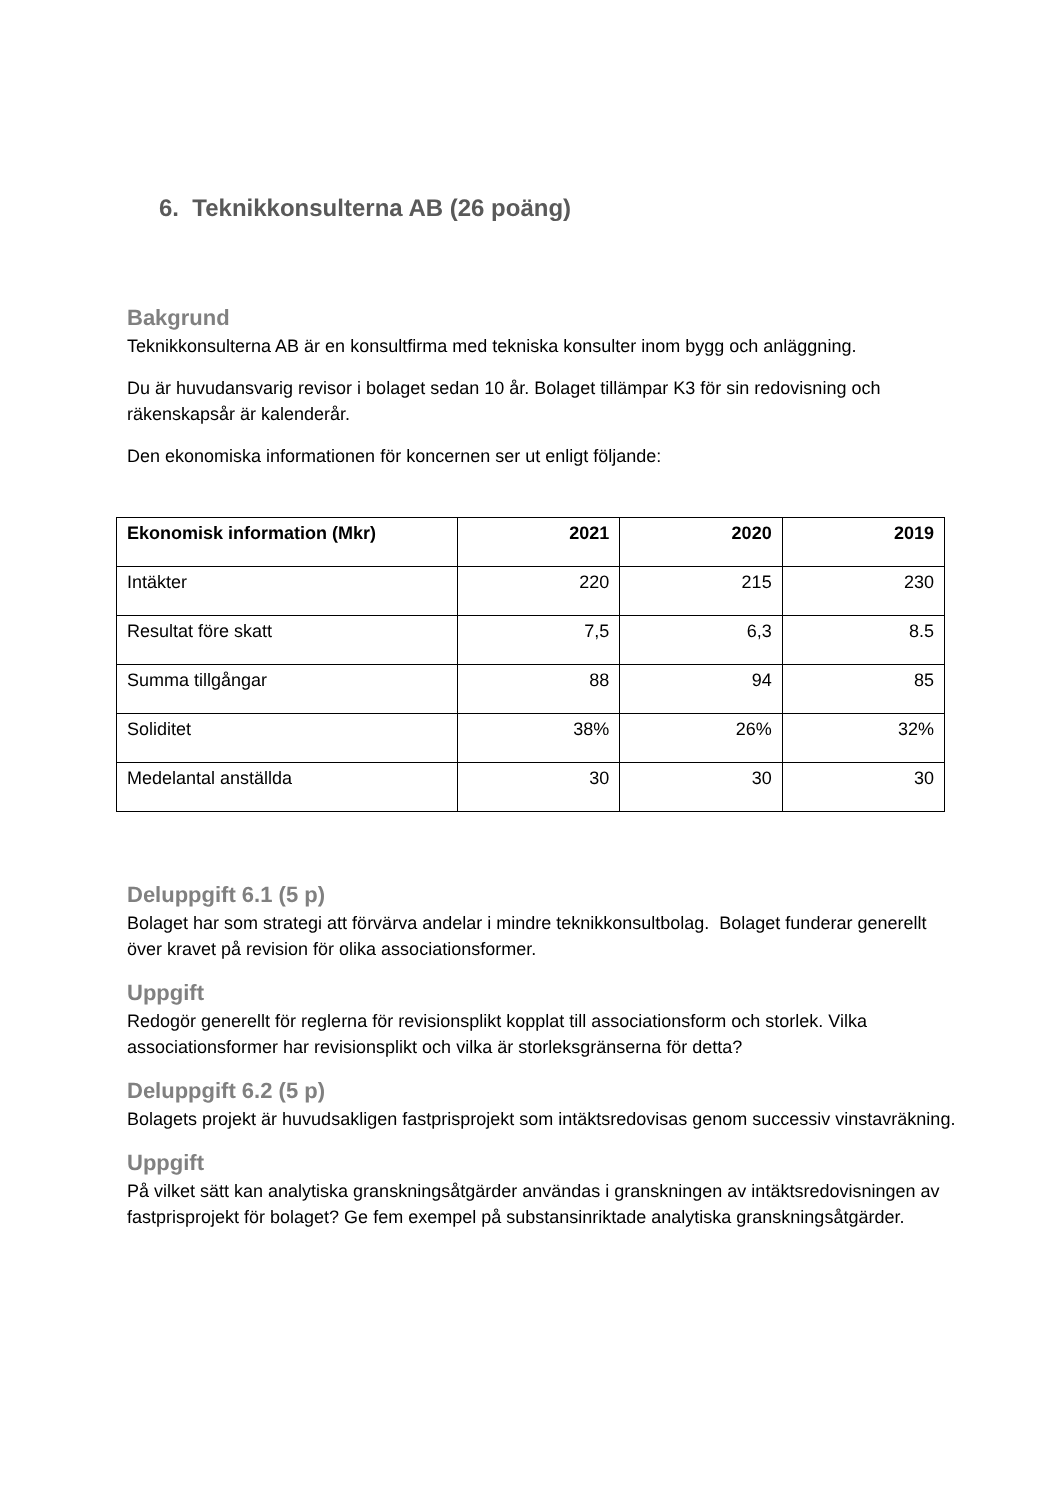6. Teknikkonsulterna AB (26 poäng)
Bakgrund
Teknikkonsulterna AB är en konsultfirma med tekniska konsulter inom bygg och anläggning.
Du är huvudansvarig revisor i bolaget sedan 10 år. Bolaget tillämpar K3 för sin redovisning och räkenskapsår är kalenderår.
Den ekonomiska informationen för koncernen ser ut enligt följande:
| Ekonomisk information (Mkr) | 2021 | 2020 | 2019 |
| --- | --- | --- | --- |
| Intäkter | 220 | 215 | 230 |
| Resultat före skatt | 7,5 | 6,3 | 8.5 |
| Summa tillgångar | 88 | 94 | 85 |
| Soliditet | 38% | 26% | 32% |
| Medelantal anställda | 30 | 30 | 30 |
Deluppgift 6.1 (5 p)
Bolaget har som strategi att förvärva andelar i mindre teknikkonsultbolag. Bolaget funderar generellt över kravet på revision för olika associationsformer.
Uppgift
Redogör generellt för reglerna för revisionsplikt kopplat till associationsform och storlek. Vilka associationsformer har revisionsplikt och vilka är storleksgränserna för detta?
Deluppgift 6.2 (5 p)
Bolagets projekt är huvudsakligen fastprisprojekt som intäktsredovisas genom successiv vinstavräkning.
Uppgift
På vilket sätt kan analytiska granskningsåtgärder användas i granskningen av intäktsredovisningen av fastprisprojekt för bolaget? Ge fem exempel på substansinriktade analytiska granskningsåtgärder.